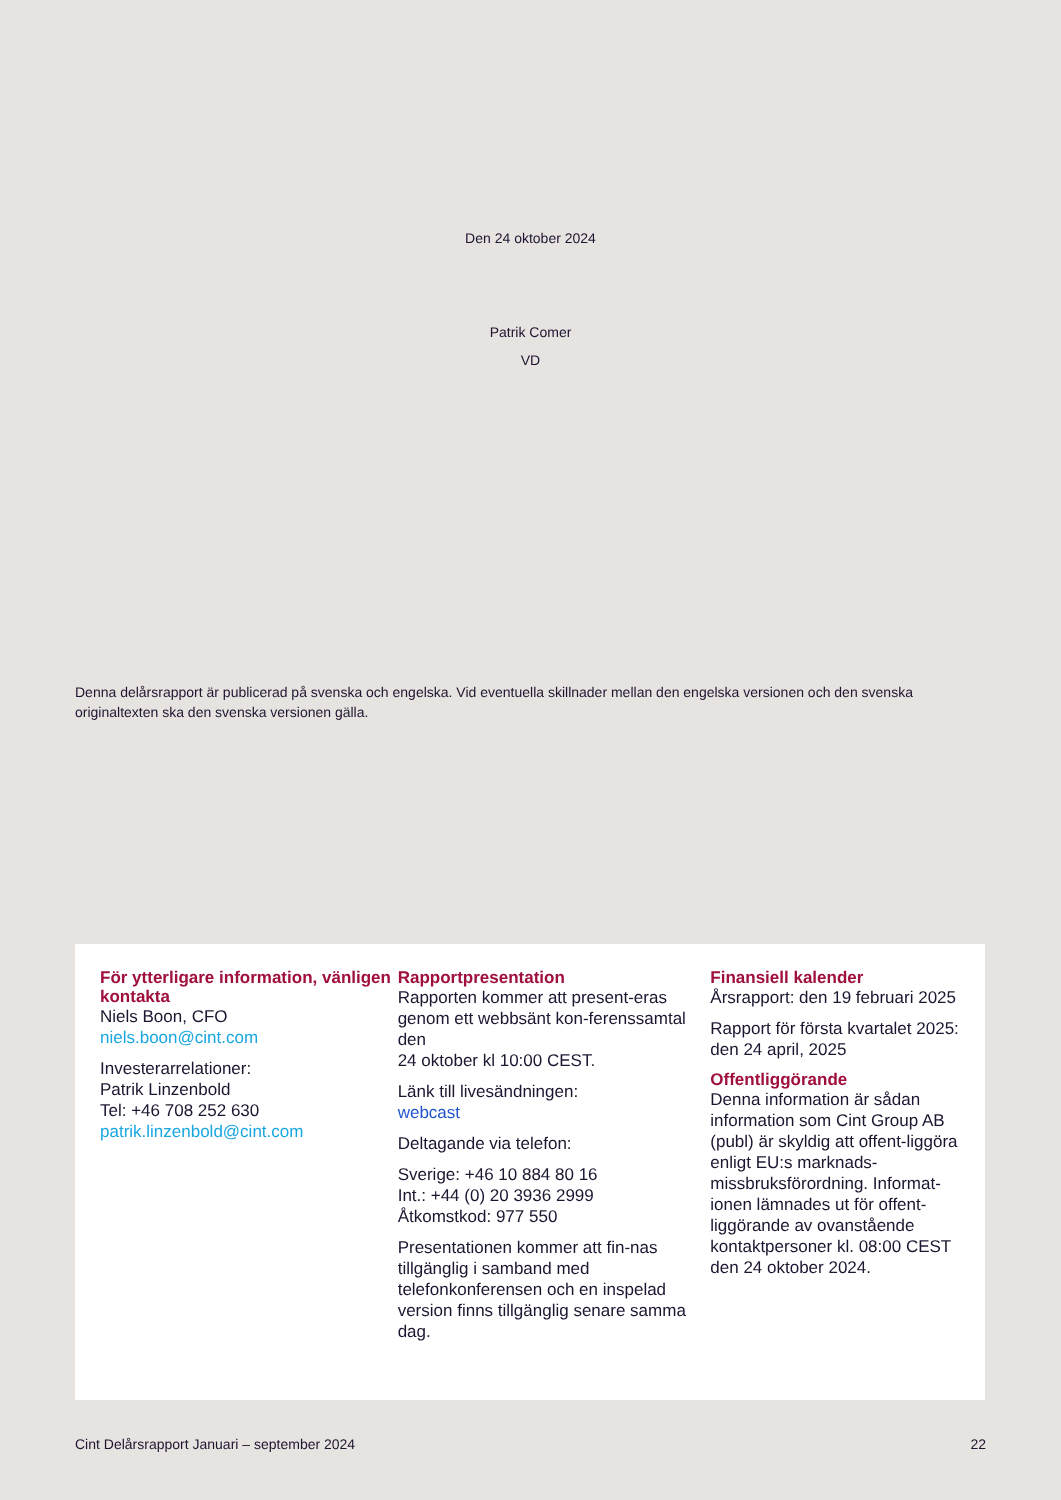Den 24 oktober 2024
Patrik Comer
VD
Denna delårsrapport är publicerad på svenska och engelska. Vid eventuella skillnader mellan den engelska versionen och den svenska originaltexten ska den svenska versionen gälla.
För ytterligare information, vänligen kontakta
Niels Boon, CFO
niels.boon@cint.com
Investerarrelationer:
Patrik Linzenbold
Tel: +46 708 252 630
patrik.linzenbold@cint.com
Rapportpresentation
Rapporten kommer att present-eras genom ett webbsänt kon-ferenssamtal den
24 oktober kl 10:00 CEST.
Länk till livesändningen:
webcast
Deltagande via telefon:
Sverige: +46 10 884 80 16
Int.: +44 (0) 20 3936 2999
Åtkomstkod: 977 550
Presentationen kommer att fin-nas tillgänglig i samband med telefonkonferensen och en inspelad version finns tillgänglig senare samma dag.
Finansiell kalender
Årsrapport: den 19 februari 2025
Rapport för första kvartalet 2025: den 24 april, 2025
Offentliggörande
Denna information är sådan information som Cint Group AB (publ) är skyldig att offent-liggöra enligt EU:s marknads-missbruksförordning. Informat-ionen lämnades ut för offent-liggörande av ovanstående kontaktpersoner kl. 08:00 CEST den 24 oktober 2024.
Cint Delårsrapport Januari – september 2024 22